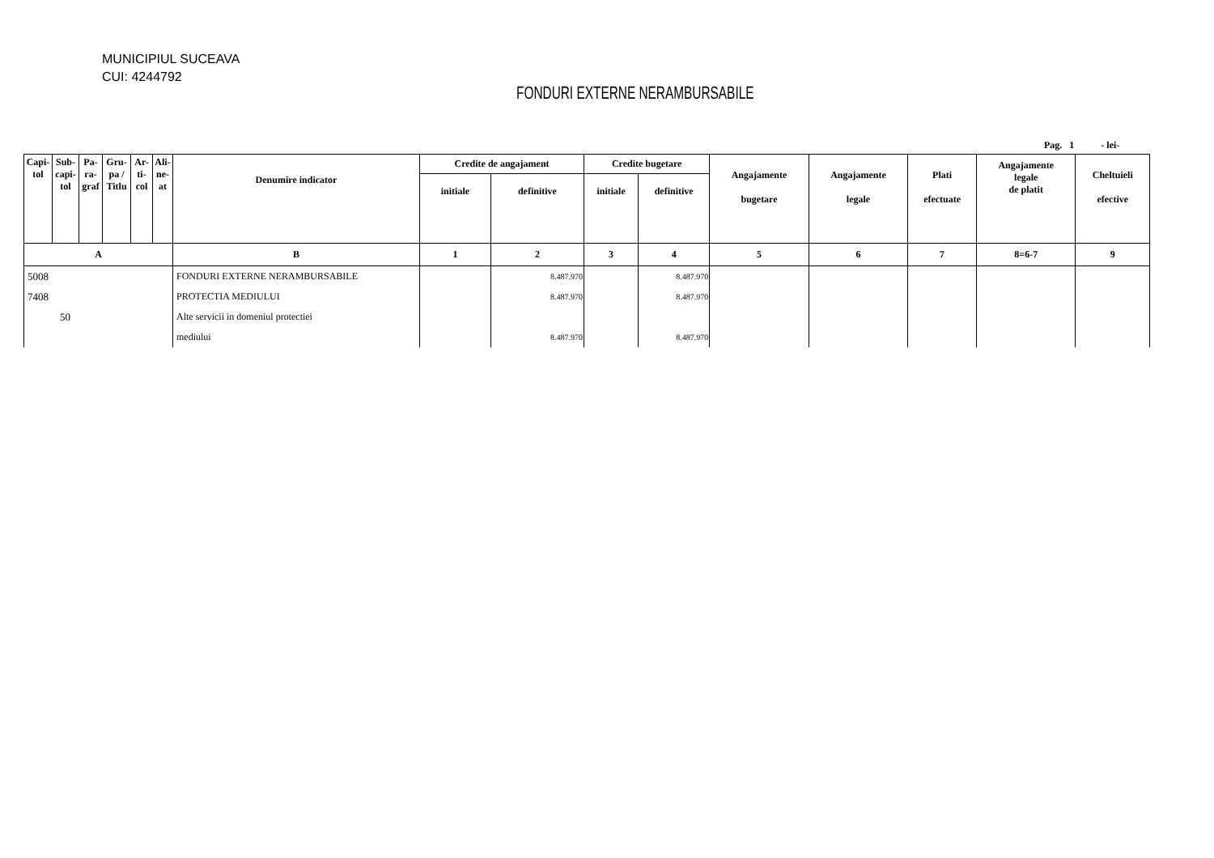MUNICIPIUL SUCEAVA
CUI: 4244792
FONDURI EXTERNE NERAMBURSABILE
Pag. 1 - lei-
| Capi- tol | Sub- capi- tol | Pa- ra- graf | Gru- pa / Titlu | Ar- ti- col | Ali- ne- at | Denumire indicator | Credite de angajament | | Credite bugetare | | Angajamente bugetare | Angajamente legale | Plati efectuate | Angajamente legale de platit | Cheltuieli efective |
| --- | --- | --- | --- | --- | --- | --- | --- | --- | --- | --- | --- | --- | --- | --- | --- |
| | | | | | | | initiale | definitive | initiale | definitive | | | | | |
| A | | | | | | B | 1 | 2 | 3 | 4 | 5 | 6 | 7 | 8=6-7 | 9 |
| 5008 | | | | | | FONDURI EXTERNE NERAMBURSABILE | | 8.487.970 | | 8.487.970 | | | | | |
| 7408 | | | | | | PROTECTIA MEDIULUI | | 8.487.970 | | 8.487.970 | | | | | |
| 50 | | | | | | Alte servicii in domeniul protectiei | | | | | | | | | |
| | | | | | | mediului | | 8.487.970 | | 8.487.970 | | | | | |